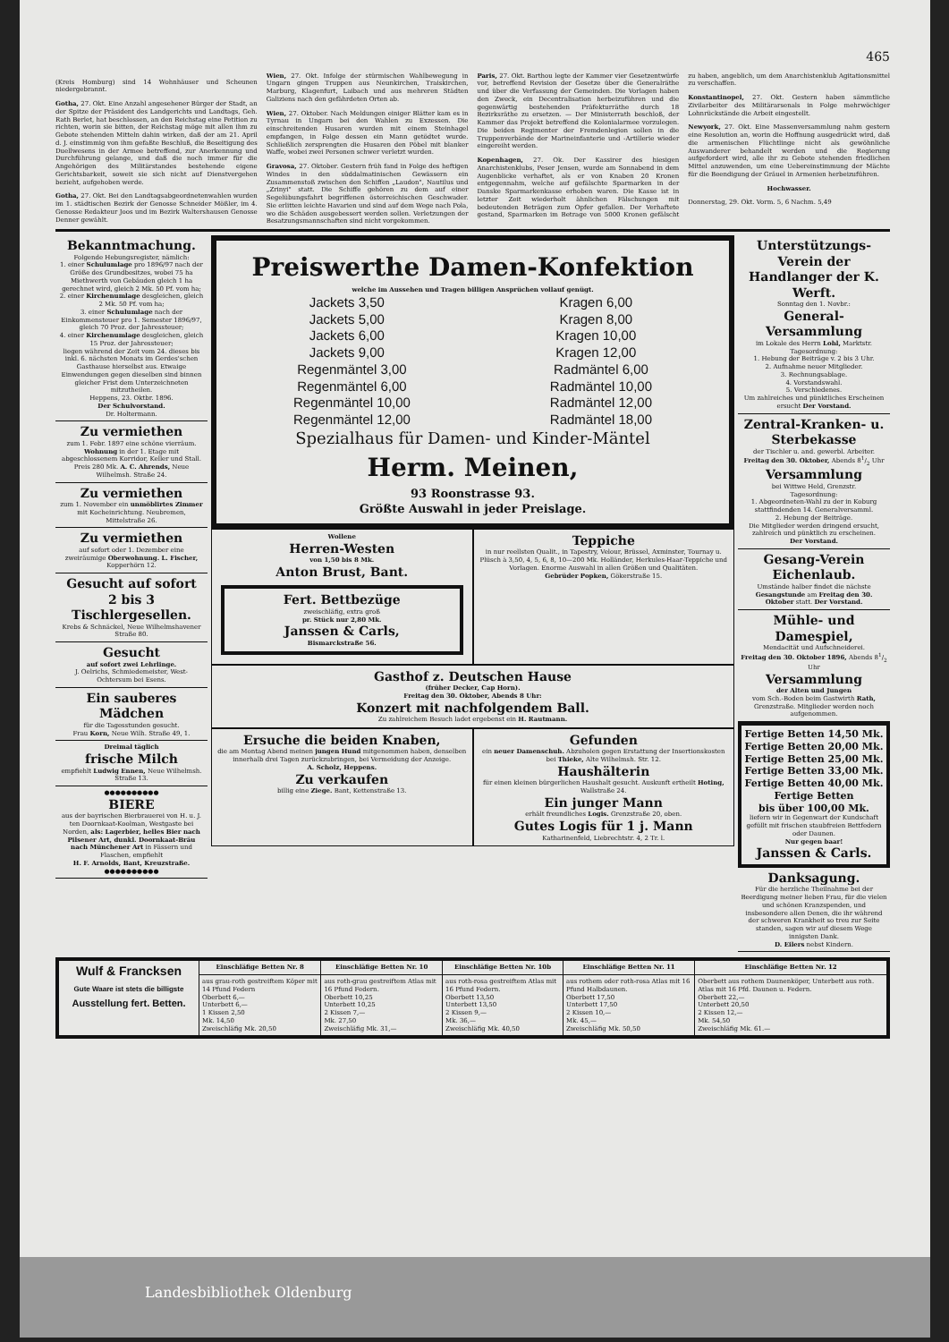465
(Kreis Homburg) sind 14 Wohnhäuser und Scheunen niedergebrannt.
Gotha, 27. Okt. Eine Anzahl angesehener Bürger der Stadt, an der Spitze der Präsident des Landgerichts und Landtags, Geh. Rath Berlet, hat beschlossen, an den Reichstag eine Petition zu richten, worin sie bitten, der Reichstag möge mit allen ihm zu Gebote stehenden Mitteln dahin wirken, daß der am 21. April d. J. einstimmig von ihm gefaßte Beschluß, die Beseitigung des Duellwesens in der Armee betreffend, zur Anerkennung und Durchführung gelange, und daß die noch immer für die Angehörigen des Militärstandes bestehende eigene Gerichtsbarkeit, soweit sie sich nicht auf Dienstvergehen bezieht, aufgehoben werde.
Gotha, 27. Okt. Bei den Landtagsabgeordnetenwahlen wurden im 1. städtischen Bezirk der Genosse Schneider Mößler, im 4. Genosse Redakteur Joos und im Bezirk Waltershausen Genosse Denner gewählt.
Wien, 27. Okt. Infolge der stürmischen Wahlbewegung in Ungarn gingen Truppen aus Neunkirchen, Traiskirchen, Marburg, Klagenfurt, Laibach und aus mehreren Städten Galiziens nach den gefährdeten Orten ab.
Wien, 27. Oktober. Nach Meldungen einiger Blätter kam es in Tyrnau in Ungarn bei den Wahlen zu Exzessen. Die einschreitenden Husaren wurden mit einem Steinhagel empfangen, in Folge dessen ein Mann getödtet wurde. Schließlich zersprengten die Husaren den Pöbel mit blanker Waffe, wobei zwei Personen schwer verletzt wurden.
Gravosa, 27. Oktober. Gestern früh fand in Folge des heftigen Windes in den süddalmatinischen Gewässern ein Zusammenstoß zwischen den Schiffen „Laudon", Nautilus und „Zrinyi" statt. Die Schiffe gehören zu dem auf einer Segelübungsfahrt begriffenen österreichischen Geschwader. Sie erlitten leichte Havarien und sind auf dem Wege nach Pola, wo die Schäden ausgebessert werden sollen. Verletzungen der Besatzungsmannschaften sind nicht vorgekommen.
Paris, 27. Okt. Barthou legte der Kammer vier Gesetzentwürfe vor, betreffend Revision der Gesetze über die Generalräthe und über die Verfassung der Gemeinden. Die Vorlagen haben den Zweck, ein Decentralisation herbeizuführen und die gegenwärtig bestehenden Präfekturräthe durch 18 Bezirksräthe zu ersetzen. — Der Ministerrath beschloß, der Kammer das Projekt betreffend die Kolonialarmee vorzulegen. Die beiden Regimenter der Fremdenlegion sollen in die Truppenverbände der Marineinfanterie und -Artillerie wieder eingereiht werden.
Kopenhagen, 27. Ok. Der Kassirer des hiesigen Anarchistenklubs, Peser Jensen, wurde am Sonnabend in dem Augenblicke verhaftet, als er von Knaben 20 Kronen entgegennahm, welche auf gefälschte Sparmarken in der Danske Sparmarkenkasse erhoben waren. Die Kasse ist in letzter Zeit wiederholt ähnlichen Fälschungen mit bedeutenden Beträgen zum Opfer gefallen. Der Verhaftete gestand, Sparmarken im Betrage von 5000 Kronen gefälscht zu haben, angeblich, um dem Anarchistenklub Agitationsmittel zu verschaffen.
Konstantinopel, 27. Okt. Gestern haben sämmtliche Zivilarbeiter des Militärarsenals in Folge mehrwöchiger Lohnrückstände die Arbeit eingestellt.
Newyork, 27. Okt. Eine Massenversammlung nahm gestern eine Resolution an, worin die Hoffnung ausgedrückt wird, daß die armenischen Flüchtlinge nicht als gewöhnliche Auswanderer behandelt werden und die Regierung aufgefordert wird, alle ihr zu Gebote stehenden friedlichen Mittel anzuwenden, um eine Uebereinstimmung der Mächte für die Beendigung der Gräuel in Armenien herbeizuführen.
Hochwasser.
Donnerstag, 29. Okt. Vorm. 5, 6 Nachm. 5,49
Bekanntmachung.
Folgende Hebungsregister, nämlich:
1. einer Schulumlage pro 1896/97 nach der Größe des Grundbesitzes, wobei 75 ha Miethwerth von Gebäuden gleich 1 ha gerechnet wird, gleich 2 Mk. 50 Pf. vom ha;
2. einer Kirchenumlage desgleichen, gleich 2 Mk. 50 Pf. vom ha;
3. einer Schulumlage nach der Einkommensteuer pro 1. Semester 1896/97, gleich 70 Proz. der Jahressteuer;
4. einer Kirchenumlage desgleichen, gleich 15 Proz. der Jahressteuer;
liegen während der Zeit vom 24. dieses bis inkl. 6. nächsten Monats im Gerdes'schen Gasthause hierselbst aus. Etwaige Einwendungen gegen dieselben sind binnen gleicher Frist dem Unterzeichneten mitzutheilen.
Heppens, 23. Oktbr. 1896.
Der Schulvorstand.
Dr. Holtermann.
Zu vermiethen
zum 1. Febr. 1897 eine schöne vierräum. Wohnung in der 1. Etage mit abgeschlossenem Korridor, Keller und Stall. Preis 280 Mk. A. C. Ahrends, Neue Wilhelmsh. Straße 24.
Zu vermiethen
zum 1. November ein unmöblirtes Zimmer mit Kocheinrichtung. Neubremen, Mittelstraße 26.
Zu vermiethen
auf sofort oder 1. Dezember eine zweiräumige Oberwohnung. L. Fischer, Kopperhörn 12.
Gesucht auf sofort
2 bis 3 Tischlergesellen.
Krebs & Schnäckel, Neue Wilhelmshavener Straße 80.
Gesucht
auf sofort zwei Lehrlinge.
J. Oelrichs, Schmiedemeister, West-Ochtersum bei Esens.
Ein sauberes Mädchen
für die Tagesstunden gesucht.
Frau Korn, Neue Wilh. Straße 49, 1.
Dreimal täglich
frische Milch
empfiehlt Ludwig Ennen, Neue Wilhelmsh. Straße 13.
●●●●●●●●●●
BIERE
aus der bayrischen Bierbrauerei von H. u. J. ten Doornkaat-Koolman, Westgaste bei Norden, als: Lagerbier, helles Bier nach Pilsener Art, dunkl. Doornkaat-Bräu nach Münchener Art in Fässern und Flaschen, empfiehlt
H. F. Arnolds, Bant, Kreuzstraße.
●●●●●●●●●●
Preiswerthe Damen-Konfektion
welche im Aussehen und Tragen billigen Ansprüchen vollauf genügt.
Jackets 3,50
Jackets 5,00
Jackets 6,00
Jackets 9,00
Kragen 6,00
Kragen 8,00
Kragen 10,00
Kragen 12,00
Regenmäntel 3,00
Regenmäntel 6,00
Regenmäntel 10,00
Regenmäntel 12,00
Radmäntel 6,00
Radmäntel 10,00
Radmäntel 12,00
Radmäntel 18,00
Spezialhaus für Damen- und Kinder-Mäntel
Herm. Meinen,
93 Roonstrasse 93.
Größte Auswahl in jeder Preislage.
Wollene
Herren-Westen
von 1,50 bis 8 Mk.
Anton Brust, Bant.
Fert. Bettbezüge
zweischläfig, extra groß
pr. Stück nur 2,80 Mk.
Janssen & Carls,
Bismarckstraße 56.
Teppiche
in nur reellsten Qualit., in Tapestry, Velour, Brüssel, Axminster, Tournay u. Plüsch à 3,50, 4, 5, 6, 8, 10—200 Mk. Holländer, Herkules-Haar-Teppiche und Vorlagen. Enorme Auswahl in allen Größen und Qualitäten.
Gebrüder Popken, Gökerstraße 15.
Gasthof z. Deutschen Hause
(früher Decker, Cap Horn).
Freitag den 30. Oktober, Abends 8 Uhr:
Konzert mit nachfolgendem Ball.
Zu zahlreichem Besuch ladet ergebenst ein H. Rautmann.
Ersuche die beiden Knaben,
die am Montag Abend meinen jungen Hund mitgenommen haben, denselben innerhalb drei Tagen zurückzubringen, bei Vermeidung der Anzeige.
A. Scholz, Heppens.
Zu verkaufen
billig eine Ziege. Bant, Kettenstraße 13.
Gefunden
ein neuer Damenschuh. Abzuholen gegen Erstattung der Insertionskosten bei Thieke, Alte Wilhelmsh. Str. 12.
Haushälterin
für einen kleinen bürgerlichen Haushalt gesucht. Auskunft ertheilt Hoting, Wallstraße 24.
Ein junger Mann
erhält freundliches Logis. Grenzstraße 20, oben.
Gutes Logis für 1 j. Mann
Katharinenfeld, Liebrechtstr. 4, 2 Tr. l.
Unterstützungs-Verein der Handlanger der K. Werft.
Sonntag den 1. Novbr.:
General-Versammlung
im Lokale des Herrn Lohl, Marktstr.
Tagesordnung:
1. Hebung der Beiträge v. 2 bis 3 Uhr.
2. Aufnahme neuer Mitglieder.
3. Rechnungsablage.
4. Vorstandswahl.
5. Verschiedenes.
Um zahlreiches und pünktliches Erscheinen ersucht Der Vorstand.
Zentral-Kranken- u. Sterbekasse
der Tischler u. and. gewerbl. Arbeiter.
Freitag den 30. Oktober, Abends 81/2 Uhr
Versammlung
bei Wittwe Held, Grenzstr.
Tagesordnung:
1. Abgeordneten-Wahl zu der in Koburg stattfindenden 14. Generalversamml.
2. Hebung der Beiträge.
Die Mitglieder werden dringend ersucht, zahlreich und pünktlich zu erscheinen.
Der Vorstand.
Gesang-Verein Eichenlaub.
Umstände halber findet die nächste Gesangstunde am Freitag den 30. Oktober statt. Der Vorstand.
Mühle- und Damespiel,
Mendacität und Aufschneiderei.
Freitag den 30. Oktober 1896, Abends 81/2 Uhr
Versammlung
der Alten und Jungen
vom Sch.-Boden beim Gastwirth Rath, Grenzstraße. Mitglieder werden noch aufgenommen.
Fertige Betten 14,50 Mk.
Fertige Betten 20,00 Mk.
Fertige Betten 25,00 Mk.
Fertige Betten 33,00 Mk.
Fertige Betten 40,00 Mk.
Fertige Betten
bis über 100,00 Mk.
liefern wir in Gegenwart der Kundschaft gefüllt mit frischen staubfreien Bettfedern oder Daunen.
Nur gegen baar!
Janssen & Carls.
Danksagung.
Für die herzliche Theilnahme bei der Beerdigung meiner lieben Frau, für die vielen und schönen Kranzspenden, und insbesondere allen Denen, die ihr während der schweren Krankheit so treu zur Seite standen, sagen wir auf diesem Wege innigsten Dank.
D. Eilers nebst Kindern.
| Wulf & Francksen Gute Waare ist stets die billigste Ausstellung fert. Betten. | Einschläfige Betten Nr. 8 | Einschläfige Betten Nr. 10 | Einschläfige Betten Nr. 10b | Einschläfige Betten Nr. 11 | Einschläfige Betten Nr. 12 |
| | aus grau-roth gestreiftem Köper mit 14 Pfund Federn Oberbett 6,— Unterbett 6,— 1 Kissen 2,50 Mk. 14,50 Zweischläfig Mk. 20,50 | aus roth-grau gestreiftem Atlas mit 16 Pfund Federn. Oberbett 10,25 Unterbett 10,25 2 Kissen 7,— Mk. 27,50 Zweischläfig Mk. 31,— | aus roth-rosa gestreiftem Atlas mit 16 Pfund Federn. Oberbett 13,50 Unterbett 13,50 2 Kissen 9,— Mk. 36,— Zweischläfig Mk. 40,50 | aus rothem oder roth-rosa Atlas mit 16 Pfund Halbdaunen. Oberbett 17,50 Unterbett 17,50 2 Kissen 10,— Mk. 45,— Zweischläfig Mk. 50,50 | Oberbett aus rothem Daunenköper, Unterbett aus roth. Atlas mit 16 Pfd. Daunen u. Federn. Oberbett 22,— Unterbett 20,50 2 Kissen 12,— Mk. 54,50 Zweischläfig Mk. 61.— |
Landesbibliothek Oldenburg